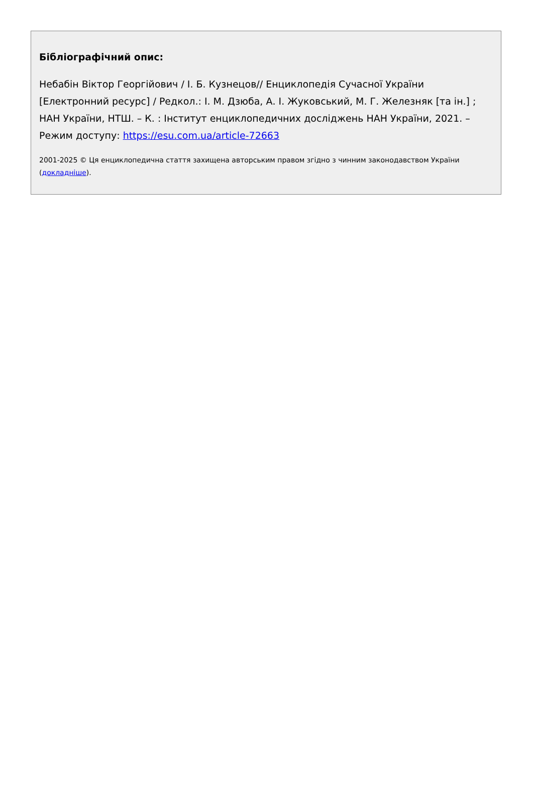Бібліографічний опис:
Небабін Віктор Георгійович / І. Б. Кузнецов// Енциклопедія Сучасної України [Електронний ресурс] / Редкол.: І. М. Дзюба, А. І. Жуковський, М. Г. Железняк [та ін.] ; НАН України, НТШ. – К. : Інститут енциклопедичних досліджень НАН України, 2021. – Режим доступу: https://esu.com.ua/article-72663
2001-2025 © Ця енциклопедична стаття захищена авторським правом згідно з чинним законодавством України (докладніше).